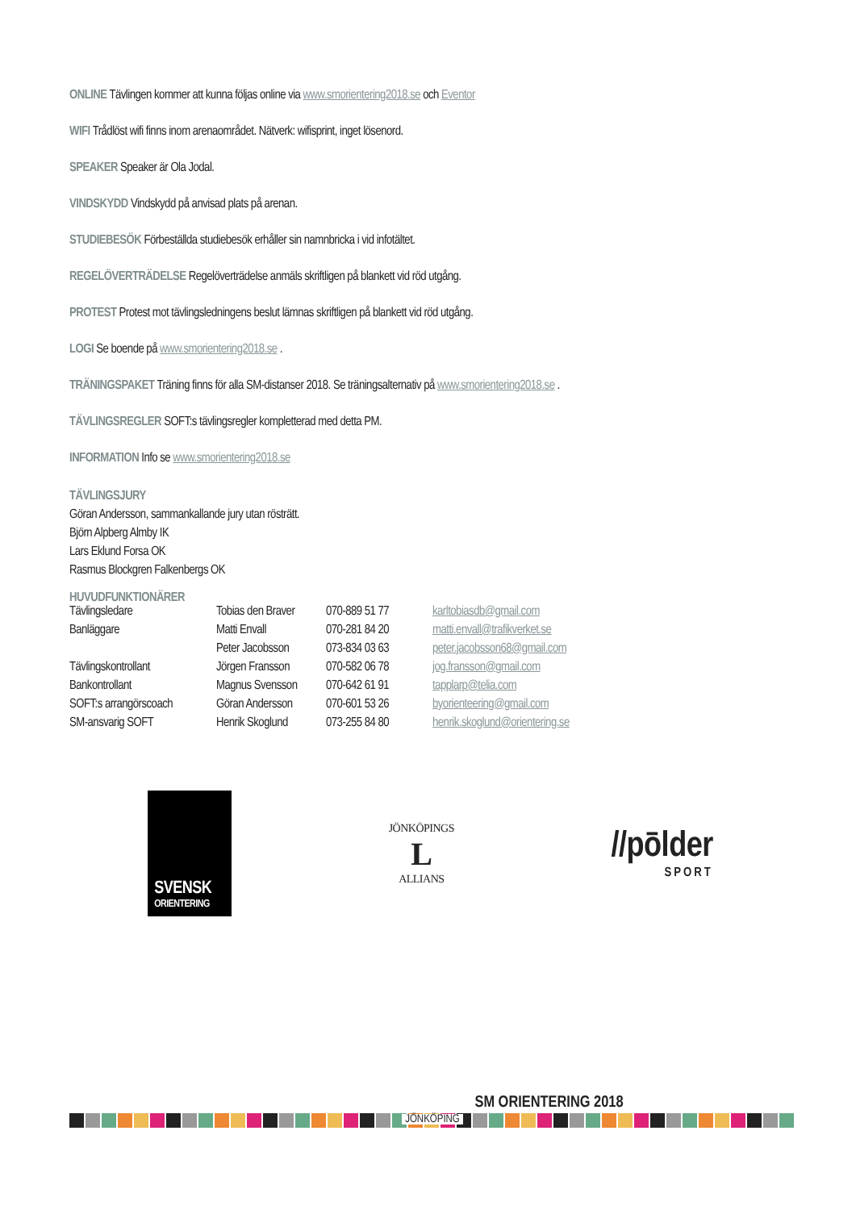ONLINE Tävlingen kommer att kunna följas online via www.smorientering2018.se och Eventor
WIFI Trådlöst wifi finns inom arenaområdet. Nätverk: wifisprint, inget lösenord.
SPEAKER Speaker är Ola Jodal.
VINDSKYDD Vindskydd på anvisad plats på arenan.
STUDIEBESÖK Förbeställda studiebesök erhåller sin namnbricka i vid infotältet.
REGELÖVERTRÄDELSE Regelöverträdelse anmäls skriftligen på blankett vid röd utgång.
PROTEST Protest mot tävlingsledningens beslut lämnas skriftligen på blankett vid röd utgång.
LOGI Se boende på www.smorientering2018.se .
TRÄNINGSPAKET Träning finns för alla SM-distanser 2018. Se träningsalternativ på www.smorientering2018.se .
TÄVLINGSREGLER SOFT:s tävlingsregler kompletterad med detta PM.
INFORMATION Info se www.smorientering2018.se
TÄVLINGSJURY
Göran Andersson, sammankallande jury utan rösträtt.
Björn Alpberg Almby IK
Lars Eklund Forsa OK
Rasmus Blockgren Falkenbergs OK
HUVUDFUNKTIONÄRER
| Tävlingsledare | Tobias den Braver | 070-889 51 77 | karltobiasdb@gmail.com |
| Banläggare | Matti Envall | 070-281 84 20 | matti.envall@trafikverket.se |
| | Peter Jacobsson | 073-834 03 63 | peter.jacobsson68@gmail.com |
| Tävlingskontrollant | Jörgen Fransson | 070-582 06 78 | jog.fransson@gmail.com |
| Bankontrollant | Magnus Svensson | 070-642 61 91 | tapplarp@telia.com |
| SOFT:s arrangörscoach | Göran Andersson | 070-601 53 26 | byorienteering@gmail.com |
| SM-ansvarig SOFT | Henrik Skoglund | 073-255 84 80 | henrik.skoglund@orientering.se |
SVENSK
ORIENTERING
JÖNKÖPINGS
L
ALLIANS
//pōlder
SPORT
SM ORIENTERING 2018
JÖNKÖPING